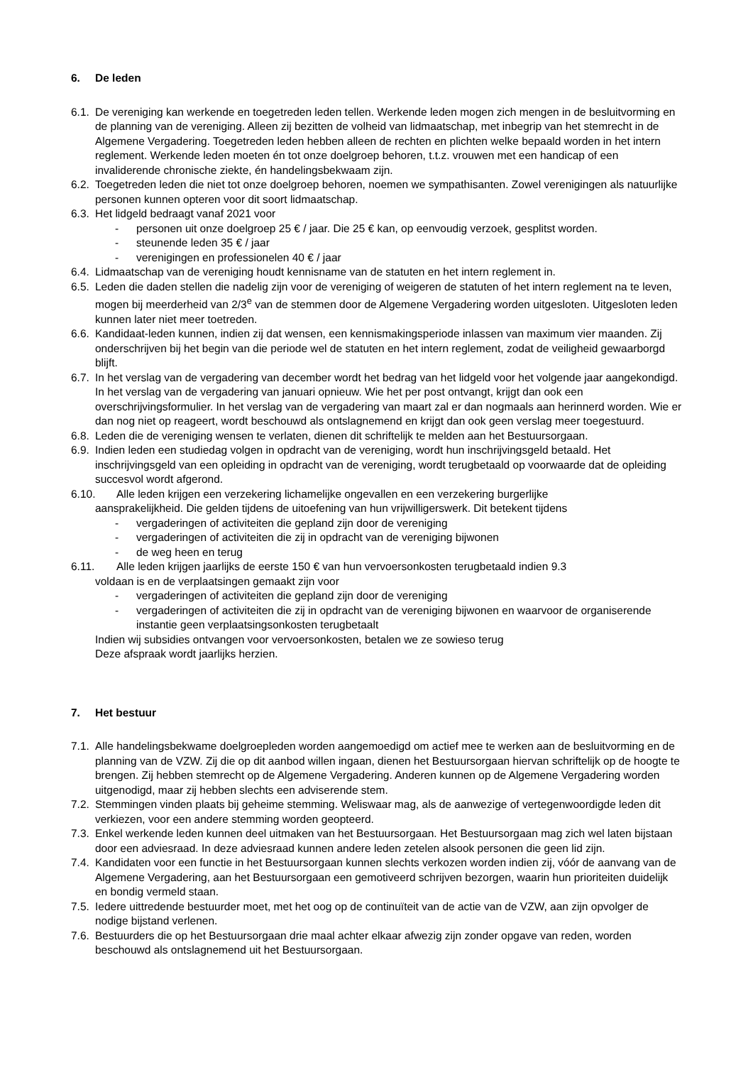6. De leden
6.1.
De vereniging kan werkende en toegetreden leden tellen. Werkende leden mogen zich mengen in de besluitvorming en de planning van de vereniging. Alleen zij bezitten de volheid van lidmaatschap, met inbegrip van het stemrecht in de Algemene Vergadering. Toegetreden leden hebben alleen de rechten en plichten welke bepaald worden in het intern reglement. Werkende leden moeten én tot onze doelgroep behoren, t.t.z. vrouwen met een handicap of een invaliderende chronische ziekte, én handelingsbekwaam zijn.
6.2.
Toegetreden leden die niet tot onze doelgroep behoren, noemen we sympathisanten. Zowel verenigingen als natuurlijke personen kunnen opteren voor dit soort lidmaatschap.
6.3.
Het lidgeld bedraagt vanaf 2021 voor
- personen uit onze doelgroep 25 € / jaar. Die 25 € kan, op eenvoudig verzoek, gesplitst worden.
- steunende leden 35 € / jaar
- verenigingen en professionelen 40 € / jaar
6.4.
Lidmaatschap van de vereniging houdt kennisname van de statuten en het intern reglement in.
6.5.
Leden die daden stellen die nadelig zijn voor de vereniging of weigeren de statuten of het intern reglement na te leven, mogen bij meerderheid van 2/3<sup>e</sup> van de stemmen door de Algemene Vergadering worden uitgesloten. Uitgesloten leden kunnen later niet meer toetreden.
6.6.
Kandidaat-leden kunnen, indien zij dat wensen, een kennismakingsperiode inlassen van maximum vier maanden. Zij onderschrijven bij het begin van die periode wel de statuten en het intern reglement, zodat de veiligheid gewaarborgd blijft.
6.7.
In het verslag van de vergadering van december wordt het bedrag van het lidgeld voor het volgende jaar aangekondigd. In het verslag van de vergadering van januari opnieuw. Wie het per post ontvangt, krijgt dan ook een overschrijvingsformulier. In het verslag van de vergadering van maart zal er dan nogmaals aan herinnerd worden. Wie er dan nog niet op reageert, wordt beschouwd als ontslagnemend en krijgt dan ook geen verslag meer toegestuurd.
6.8.
Leden die de vereniging wensen te verlaten, dienen dit schriftelijk te melden aan het Bestuursorgaan.
6.9.
Indien leden een studiedag volgen in opdracht van de vereniging, wordt hun inschrijvingsgeld betaald. Het inschrijvingsgeld van een opleiding in opdracht van de vereniging, wordt terugbetaald op voorwaarde dat de opleiding succesvol wordt afgerond.
6.10. Alle leden krijgen een verzekering lichamelijke ongevallen en een verzekering burgerlijke
aansprakelijkheid. Die gelden tijdens de uitoefening van hun vrijwilligerswerk. Dit betekent tijdens
- vergaderingen of activiteiten die gepland zijn door de vereniging
- vergaderingen of activiteiten die zij in opdracht van de vereniging bijwonen
- de weg heen en terug
6.11. Alle leden krijgen jaarlijks de eerste 150 € van hun vervoersonkosten terugbetaald indien 9.3
voldaan is en de verplaatsingen gemaakt zijn voor
- vergaderingen of activiteiten die gepland zijn door de vereniging
- vergaderingen of activiteiten die zij in opdracht van de vereniging bijwonen en waarvoor de organiserende instantie geen verplaatsingsonkosten terugbetaalt
Indien wij subsidies ontvangen voor vervoersonkosten, betalen we ze sowieso terug
Deze afspraak wordt jaarlijks herzien.
7. Het bestuur
7.1.
Alle handelingsbekwame doelgroepleden worden aangemoedigd om actief mee te werken aan de besluitvorming en de planning van de VZW. Zij die op dit aanbod willen ingaan, dienen het Bestuursorgaan hiervan schriftelijk op de hoogte te brengen. Zij hebben stemrecht op de Algemene Vergadering. Anderen kunnen op de Algemene Vergadering worden uitgenodigd, maar zij hebben slechts een adviserende stem.
7.2.
Stemmingen vinden plaats bij geheime stemming. Weliswaar mag, als de aanwezige of vertegenwoordigde leden dit verkiezen, voor een andere stemming worden geopteerd.
7.3.
Enkel werkende leden kunnen deel uitmaken van het Bestuursorgaan. Het Bestuursorgaan mag zich wel laten bijstaan door een adviesraad. In deze adviesraad kunnen andere leden zetelen alsook personen die geen lid zijn.
7.4.
Kandidaten voor een functie in het Bestuursorgaan kunnen slechts verkozen worden indien zij, vóór de aanvang van de Algemene Vergadering, aan het Bestuursorgaan een gemotiveerd schrijven bezorgen, waarin hun prioriteiten duidelijk en bondig vermeld staan.
7.5.
Iedere uittredende bestuurder moet, met het oog op de continuïteit van de actie van de VZW, aan zijn opvolger de nodige bijstand verlenen.
7.6.
Bestuurders die op het Bestuursorgaan drie maal achter elkaar afwezig zijn zonder opgave van reden, worden beschouwd als ontslagnemend uit het Bestuursorgaan.